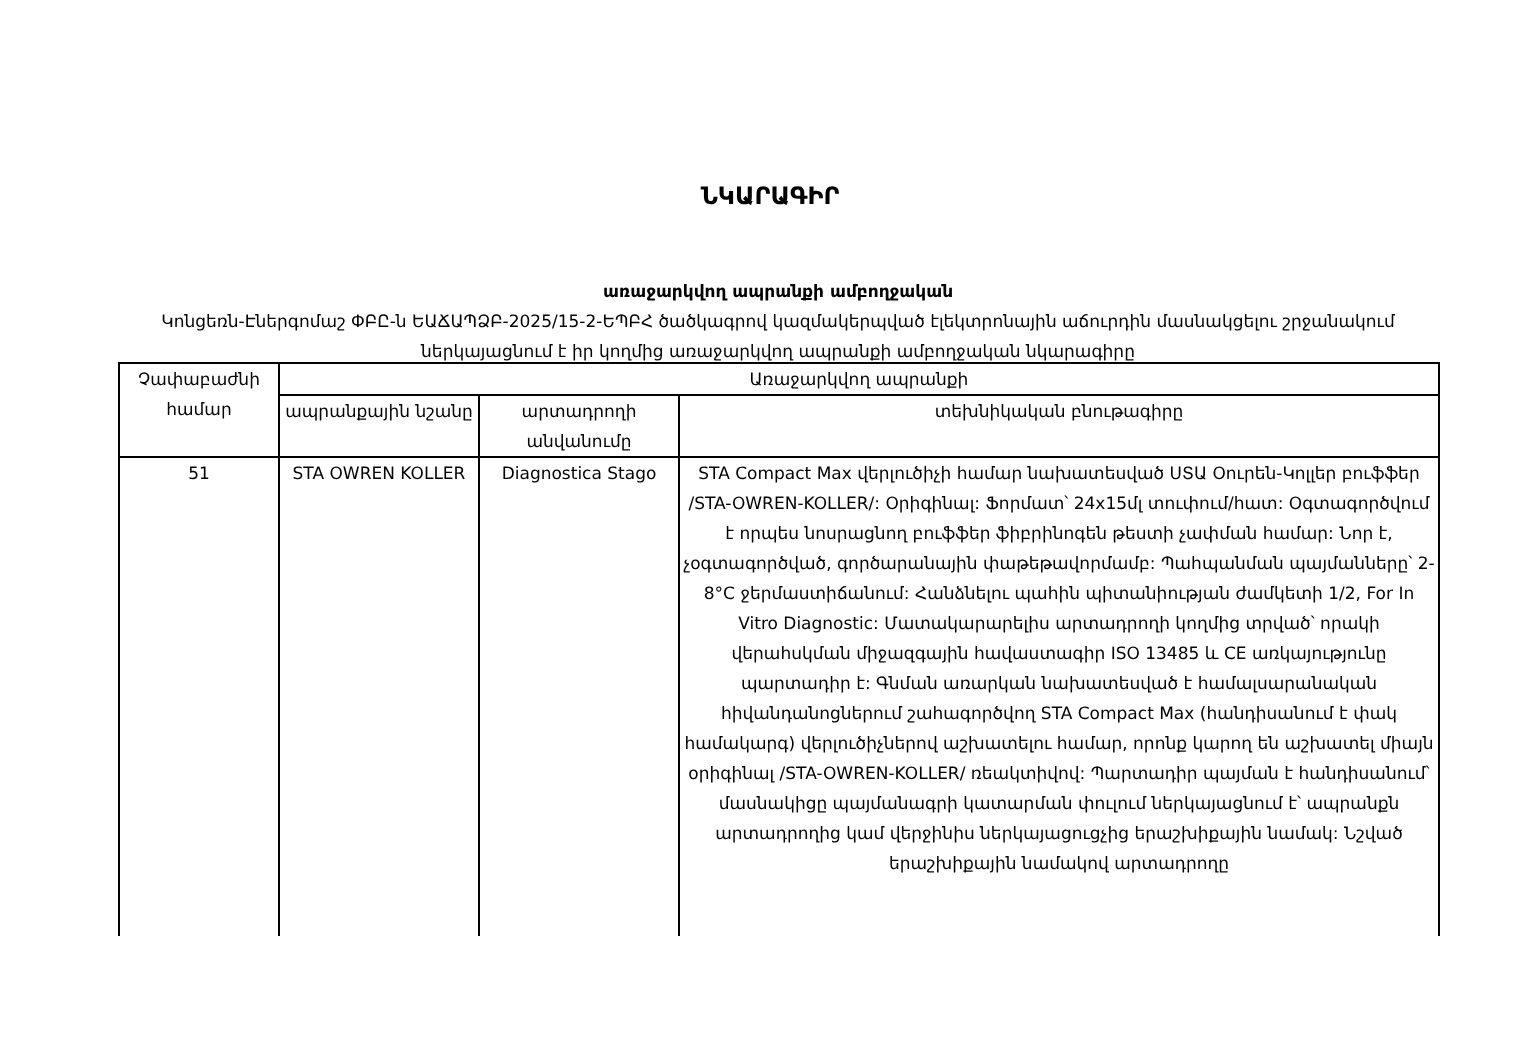ՆԿԱՐԱԳԻՐ
առաջարկվող ապրանքի ամբողջական
Կոնցեռն-Էներգոմաշ ՓԲԸ-ն ԵԱՃԱՊՁԲ-2025/15-2-ԵՊԲՀ ծածկագրով կազմակերպված էլեկտրոնային աճուրդին մասնակցելու շրջանակում ներկայացնում է իր կողմից առաջարկվող ապրանքի ամբողջական նկարագիրը
| Չափաբաժնի համար | Առաջարկվող ապրանքի | | |
| --- | --- | --- | --- |
| | ապրանքային նշանը | արտադրողի անվանումը | տեխնիկական բնութագիրը |
| 51 | STA OWREN KOLLER | Diagnostica Stago | STA Compact Max վերլուծիչի համար նախատեսված ՍՏԱ Օուրեն-Կոլլեր բուֆֆեր /STA-OWREN-KOLLER/: Օրիգինալ: Ֆորմատ՝ 24x15մլ տուփում/հատ: Օգտագործվում է որպես նոսրացնող բուֆֆեր ֆիբրինոգեն թեստի չափման համար: Նոր է, չօգտագործված, գործարանային փաթեթավորմամբ: Պահպանման պայմանները՝ 2-8°C ջերմաստիճանում: Հանձնելու պահին պիտանիության ժամկետի 1/2, For In Vitro Diagnostic: Մատակարարելիս արտադրողի կողմից տրված՝ որակի վերահսկման միջազգային հավաստագիր ISO 13485 և CE առկայությունը պարտադիր է: Գնման առարկան նախատեսված է համալսարանական հիվանդանոցներում շահագործվող STA Compact Max (հանդիսանում է փակ համակարգ) վերլուծիչներով աշխատելու համար, որոնք կարող են աշխատել միայն օրիգինալ /STA-OWREN-KOLLER/ ռեակտիվով: Պարտադիր պայման է հանդիսանում՝ մասնակիցը պայմանագրի կատարման փուլում ներկայացնում է՝ ապրանքն արտադրողից կամ վերջինիս ներկայացուցչից երաշխիքային նամակ: Նշված երաշխիքային նամակով արտադրողը |